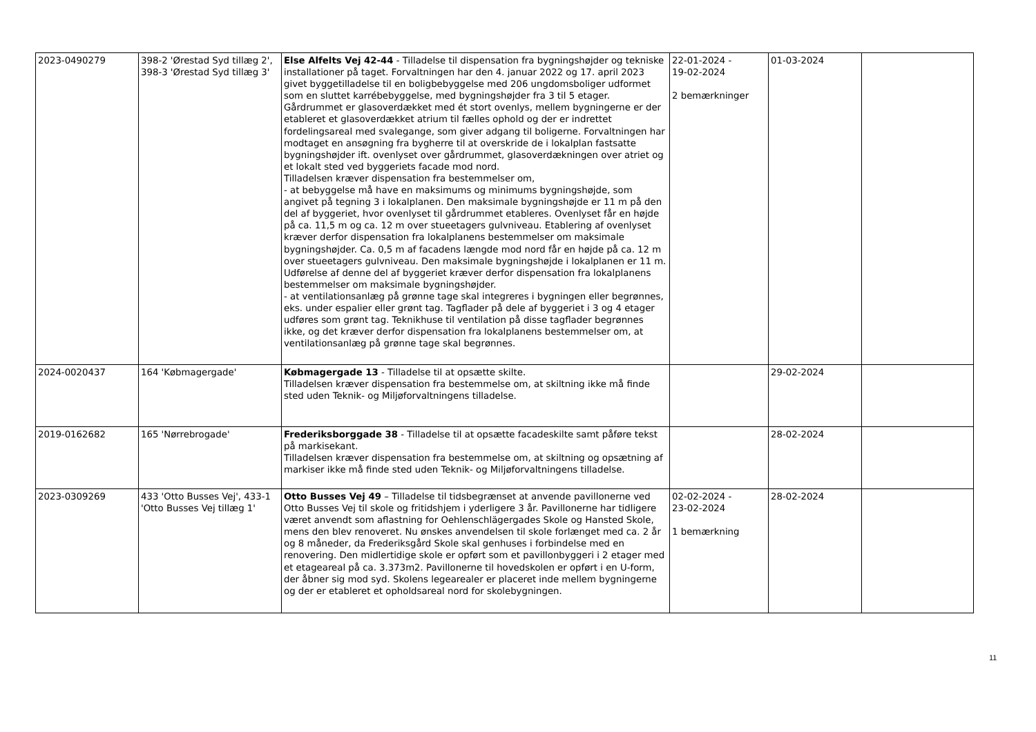| 2023-0490279 | 398-2 'Ørestad Syd tillæg 2', 398-3 'Ørestad Syd tillæg 3' | Else Alfelts Vej 42-44 - Tilladelse til dispensation fra bygningshøjder og tekniske installationer på taget. Forvaltningen har den 4. januar 2022 og 17. april 2023 givet byggetilladelse til en boligbebyggelse med 206 ungdomsboliger udformet som en sluttet karrébebyggelse, med bygningshøjder fra 3 til 5 etager. Gårdrummet er glasoverdækket med ét stort ovenlys, mellem bygningerne er der etableret et glasoverdækket atrium til fælles ophold og der er indrettet fordelingsareal med svalegange, som giver adgang til boligerne. Forvaltningen har modtaget en ansøgning fra bygherre til at overskride de i lokalplan fastsatte bygningshøjder ift. ovenlyset over gårdrummet, glasoverdækningen over atriet og et lokalt sted ved byggeriets facade mod nord. Tilladelsen kræver dispensation fra bestemmelser om, - at bebyggelse må have en maksimums og minimums bygningshøjde, som angivet på tegning 3 i lokalplanen. Den maksimale bygningshøjde er 11 m på den del af byggeriet, hvor ovenlyset til gårdrummet etableres. Ovenlyset får en højde på ca. 11,5 m og ca. 12 m over stueetagers gulvniveau. Etablering af ovenlyset kræver derfor dispensation fra lokalplanens bestemmelser om maksimale bygningshøjder. Ca. 0,5 m af facadens længde mod nord får en højde på ca. 12 m over stueetagers gulvniveau. Den maksimale bygningshøjde i lokalplanen er 11 m. Udførelse af denne del af byggeriet kræver derfor dispensation fra lokalplanens bestemmelser om maksimale bygningshøjder. - at ventilationsanlæg på grønne tage skal integreres i bygningen eller begrønnes, eks. under espalier eller grønt tag. Tagflader på dele af byggeriet i 3 og 4 etager udføres som grønt tag. Teknikhuse til ventilation på disse tagflader begrønnes ikke, og det kræver derfor dispensation fra lokalplanens bestemmelser om, at ventilationsanlæg på grønne tage skal begrønnes. | 22-01-2024 - 19-02-2024 2 bemærkninger | 01-03-2024 | |
| 2024-0020437 | 164 'Købmagergade' | Købmagergade 13 - Tilladelse til at opsætte skilte. Tilladelsen kræver dispensation fra bestemmelse om, at skiltning ikke må finde sted uden Teknik- og Miljøforvaltningens tilladelse. | | 29-02-2024 | |
| 2019-0162682 | 165 'Nørrebrogade' | Frederiksborggade 38 - Tilladelse til at opsætte facadeskilte samt påføre tekst på markisekant. Tilladelsen kræver dispensation fra bestemmelse om, at skiltning og opsætning af markiser ikke må finde sted uden Teknik- og Miljøforvaltningens tilladelse. | | 28-02-2024 | |
| 2023-0309269 | 433 'Otto Busses Vej', 433-1 'Otto Busses Vej tillæg 1' | Otto Busses Vej 49 – Tilladelse til tidsbegrænset at anvende pavillonerne ved Otto Busses Vej til skole og fritidshjem i yderligere 3 år. Pavillonerne har tidligere været anvendt som aflastning for Oehlenschlägergades Skole og Hansted Skole, mens den blev renoveret. Nu ønskes anvendelsen til skole forlænget med ca. 2 år og 8 måneder, da Frederiksgård Skole skal genhuses i forbindelse med en renovering. Den midlertidige skole er opført som et pavillonbyggeri i 2 etager med et etageareal på ca. 3.373m2. Pavillonerne til hovedskolen er opført i en U-form, der åbner sig mod syd. Skolens legearealer er placeret inde mellem bygningerne og der er etableret et opholdsareal nord for skolebygningen. | 02-02-2024 - 23-02-2024 1 bemærkning | 28-02-2024 | |
11